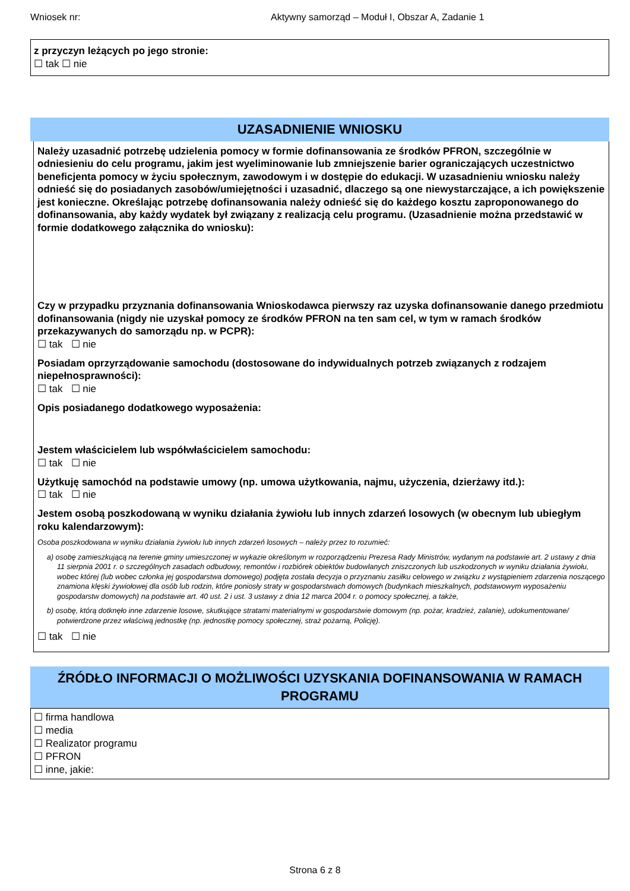Wniosek nr: Aktywny samorząd – Moduł I, Obszar A, Zadanie 1
z przyczyn leżących po jego stronie:
☐ tak ☐ nie
UZASADNIENIE WNIOSKU
Należy uzasadnić potrzebę udzielenia pomocy w formie dofinansowania ze środków PFRON, szczególnie w odniesieniu do celu programu, jakim jest wyeliminowanie lub zmniejszenie barier ograniczających uczestnictwo beneficjenta pomocy w życiu społecznym, zawodowym i w dostępie do edukacji. W uzasadnieniu wniosku należy odnieść się do posiadanych zasobów/umiejętności i uzasadnić, dlaczego są one niewystarczające, a ich powiększenie jest konieczne. Określając potrzebę dofinansowania należy odnieść się do każdego kosztu zaproponowanego do dofinansowania, aby każdy wydatek był związany z realizacją celu programu. (Uzasadnienie można przedstawić w formie dodatkowego załącznika do wniosku):
Czy w przypadku przyznania dofinansowania Wnioskodawca pierwszy raz uzyska dofinansowanie danego przedmiotu dofinansowania (nigdy nie uzyskał pomocy ze środków PFRON na ten sam cel, w tym w ramach środków przekazywanych do samorządu np. w PCPR):
☐ tak ☐ nie
Posiadam oprzyrządowanie samochodu (dostosowane do indywidualnych potrzeb związanych z rodzajem niepełnosprawności):
☐ tak ☐ nie
Opis posiadanego dodatkowego wyposażenia:
Jestem właścicielem lub współwłaścicielem samochodu:
☐ tak ☐ nie
Użytkuję samochód na podstawie umowy (np. umowa użytkowania, najmu, użyczenia, dzierżawy itd.):
☐ tak ☐ nie
Jestem osobą poszkodowaną w wyniku działania żywiołu lub innych zdarzeń losowych (w obecnym lub ubiegłym roku kalendarzowym):
Osoba poszkodowana w wyniku działania żywiołu lub innych zdarzeń losowych – należy przez to rozumieć:
a) osobę zamieszkującą na terenie gminy umieszczonej w wykazie określonym w rozporządzeniu Prezesa Rady Ministrów, wydanym na podstawie art. 2 ustawy z dnia 11 sierpnia 2001 r. o szczególnych zasadach odbudowy, remontów i rozbiórek obiektów budowlanych zniszczonych lub uszkodzonych w wyniku działania żywiołu, wobec której (lub wobec członka jej gospodarstwa domowego) podjęta została decyzja o przyznaniu zasiłku celowego w związku z wystąpieniem zdarzenia noszącego znamiona klęski żywiołowej dla osób lub rodzin, które poniosły straty w gospodarstwach domowych (budynkach mieszkalnych, podstawowym wyposażeniu gospodarstw domowych) na podstawie art. 40 ust. 2 i ust. 3 ustawy z dnia 12 marca 2004 r. o pomocy społecznej, a także,
b) osobę, którą dotknęło inne zdarzenie losowe, skutkujące stratami materialnymi w gospodarstwie domowym (np. pożar, kradzież, zalanie), udokumentowane/ potwierdzone przez właściwą jednostkę (np. jednostkę pomocy społecznej, straż pożarną, Policję).
☐ tak ☐ nie
ŹRÓDŁO INFORMACJI O MOŻLIWOŚCI UZYSKANIA DOFINANSOWANIA W RAMACH PROGRAMU
☐ firma handlowa
☐ media
☐ Realizator programu
☐ PFRON
☐ inne, jakie:
Strona 6 z 8